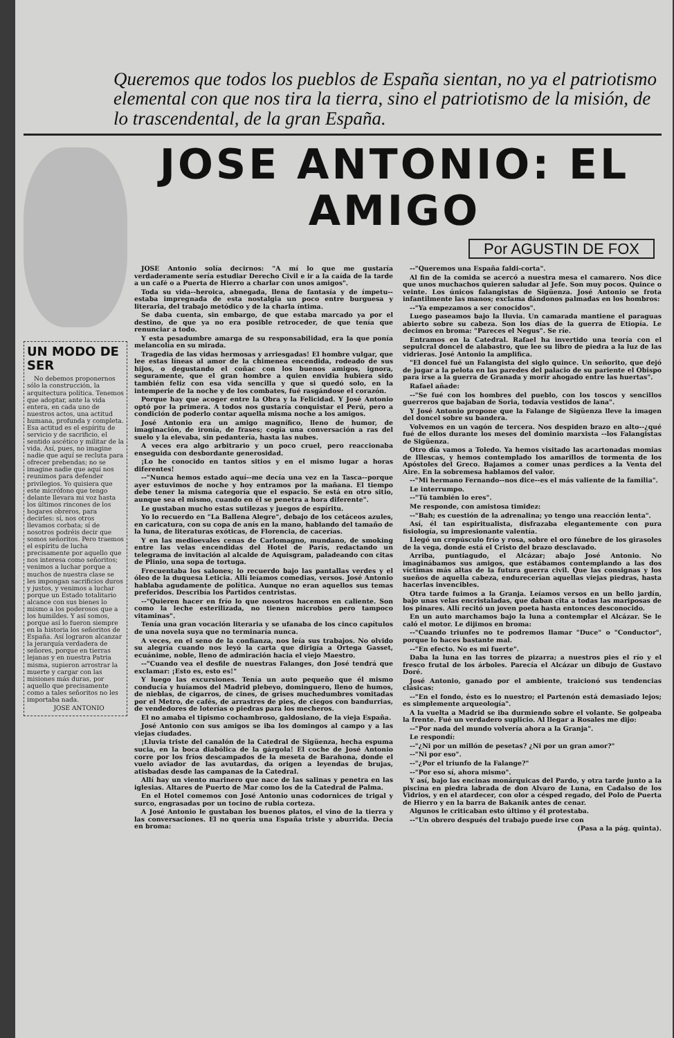Queremos que todos los pueblos de España sientan, no ya el patriotismo elemental con que nos tira la tierra, sino el patriotismo de la misión, de lo trascendental, de la gran España.
JOSE ANTONIO: EL AMIGO
Por AGUSTIN DE FOX
UN MODO DE SER
No debemos proponernos sólo la construcción, la arquitectura política. Tenemos que adoptar, ante la vida entera, en cada uno de nuestros actos, una actitud humana, profunda y completa. Esa actitud es el espíritu de servicio y de sacrificio, el sentido ascético y militar de la vida. Así, pues, no imagine nadie que aquí se recluta para ofrecer prebendas; no se imagine nadie que aquí nos reunimos para defender privilegios. Yo quisiera que este micrófono que tengo delante llevara mi voz hasta los últimos rincones de los hogares obreros, para decirles: sí, nos otros llevamos corbata; sí de nosotros podréis decir que somos señoritos. Pero traemos el espíritu de lucha precisamente por aquello que nos interesa como señoritos; venimos a luchar porque a muchos de nuestra clase se les impongan sacrificios duros y justos, y venimos a luchar porque un Estado totalitario alcance con sus bienes lo mismo a los poderosos que a los humildes. Y así somos, porque así lo fueron siempre en la historia los señoritos de España. Así lograron alcanzar la jerarquía verdadera de señores, porque en tierras lejanas y en nuestra Patria misma, supieron arrostrar la muerte y cargar con las misiones más duras, por aquello que precisamente como a tales señoritos no les importaba nada.
JOSE ANTONIO
JOSE Antonio solía decirnos: "A mí lo que me gustaría verdaderamente sería estudiar Derecho Civil e ir a la caída de la tarde a un café o a Puerta de Hierro a charlar con unos amigos".
Toda su vida--heroica, abnegada, llena de fantasía y de ímpetu--estaba impregnada de esta nostalgia un poco entre burguesa y literaria, del trabajo metódico y de la charla íntima.
Se daba cuenta, sin embargo, de que estaba marcado ya por el destino, de que ya no era posible retroceder, de que tenía que renunciar a todo.
Y esta pesadumbre amarga de su responsabilidad, era la que ponía melancolía en su mirada.
Tragedia de las vidas hermosas y arriesgadas! El hombre vulgar, que lee estas líneas al amor de la chimenea encendida, rodeado de sus hijos, o degustando el coñac con los buenos amigos, ignora, seguramente, que el gran hombre a quien envidia hubiera sido también feliz con esa vida sencilla y que si quedó solo, en la intemperie de la noche y de los combates, fué rasgándose el corazón.
Porque hay que acoger entre la Obra y la Felicidad. Y José Antonio optó por la primera. A todos nos gustaría conquistar el Perú, pero a condición de poderlo contar aquella misma noche a los amigos.
José Antonio era un amigo magnífico, lleno de humor, de imaginación, de ironía, de frases; cogía una conversación a ras del suelo y la elevaba, sin pedantería, hasta las nubes.
A veces era algo arbitrario y un poco cruel, pero reaccionaba enseguida con desbordante generosidad.
¡Lo he conocido en tantos sitios y en el mismo lugar a horas diferentes!
--"Nunca hemos estado aquí--me decía una vez en la Tasca--porque ayer estuvimos de noche y hoy entramos por la mañana. El tiempo debe tener la misma categoría que el espacio. Se está en otro sitio, aunque sea el mismo, cuando en él se penetra a hora diferente".
Le gustaban mucho estas sutilezas y juegos de espíritu.
Yo lo recuerdo en "La Ballena Alegre", debajo de los cetáceos azules, en caricatura, con su copa de anís en la mano, hablando del tamaño de la luna, de literaturas exóticas, de Florencia, de cacerías.
Y en las medioevales cenas de Carlomagno, mundano, de smoking entre las velas encendidas del Hotel de París, redactando un telegrama de invitación al alcalde de Aquisgram, paladeando con citas de Plinio, una sopa de tortuga.
Frecuentaba los salones; lo recuerdo bajo las pantallas verdes y el óleo de la duquesa Leticia. Allí leíamos comedias, versos. José Antonio hablaba agudamente de política. Aunque no eran aquellos sus temas preferidos. Describía los Partidos centristas.
--"Quieren hacer en frío lo que nosotros hacemos en caliente. Son como la leche esterilizada, no tienen microbios pero tampoco vitaminas".
Tenía una gran vocación literaria y se ufanaba de los cinco capítulos de una novela suya que no terminaría nunca.
A veces, en el seno de la confianza, nos leía sus trabajos. No olvido su alegría cuando nos leyó la carta que dirigía a Ortega Gasset, ecuánime, noble, lleno de admiración hacia el viejo Maestro.
--"Cuando vea el desfile de nuestras Falanges, don José tendrá que exclamar: ¡Esto es, esto es!"
Y luego las excursiones. Tenía un auto pequeño que él mismo conducía y huíamos del Madrid plebeyo, dominguero, lleno de humos, de nieblas, de cigarros, de cines, de grises muchedumbres vomitadas por el Metro, de cafés, de arrastres de pies, de ciegos con bandurrias, de vendedores de loterías o piedras para los mecheros.
El no amaba el tipismo cochambroso, galdosiano, de la vieja España.
José Antonio con sus amigos se iba los domingos al campo y a las viejas ciudades.
¡Lluvia triste del canalón de la Catedral de Sigüenza, hecha espuma sucia, en la boca diabólica de la gárgola! El coche de José Antonio corre por los fríos descampados de la meseta de Barahona, donde el vuelo aviador de las avutardas, da origen a leyendas de brujas, atisbadas desde las campanas de la Catedral.
Allí hay un viento marinero que nace de las salinas y penetra en las iglesias. Altares de Puerto de Mar como los de la Catedral de Palma.
En el Hotel comemos con José Antonio unas codornices de trigal y surco, engrasadas por un tocino de rubia corteza.
A José Antonio le gustaban los buenos platos, el vino de la tierra y las conversaciones. El no quería una España triste y aburrida. Decía en broma:
--"Queremos una España faldi-corta".
Al fin de la comida se acercó a nuestra mesa el camarero. Nos dice que unos muchachos quieren saludar al Jefe. Son muy pocos. Quince o veinte. Los únicos falangistas de Sigüenza. José Antonio se frota infantilmente las manos; exclama dándonos palmadas en los hombros:
--"Ya empezamos a ser conocidos".
Luego paseamos bajo la lluvia. Un camarada mantiene el paraguas abierto sobre su cabeza. Son los días de la guerra de Etiopía. Le decimos en broma: "Pareces el Negus". Se ríe.
Entramos en la Catedral. Rafael ha invertido una teoría con el sepulcral doncel de alabastro, que lee su libro de piedra a la luz de las vidrieras. José Antonio la amplifica.
"El doncel fué un Falangista del siglo quince. Un señorito, que dejó de jugar a la pelota en las paredes del palacio de su pariente el Obispo para irse a la guerra de Granada y morir ahogado entre las huertas".
Rafael añade:
--"Se fué con los hombres del pueblo, con los toscos y sencillos guerreros que bajaban de Soria, todavía vestidos de lana".
Y José Antonio propone que la Falange de Sigüenza lleve la imagen del doncel sobre su bandera.
Volvemos en un vagón de tercera. Nos despiden brazo en alto--¿qué fué de ellos durante los meses del dominio marxista --los Falangistas de Sigüenza.
Otro día vamos a Toledo. Ya hemos visitado las acartonadas momias de Illescas, y hemos contemplado los amarillos de tormenta de los Apóstoles del Greco. Bajamos a comer unas perdices a la Venta del Aire. En la sobremesa hablamos del valor.
--"Mi hermano Fernando--nos dice--es el más valiente de la familia".
Le interrumpo.
--"Tú también lo eres".
Me responde, con amistosa timidez:
--"Bah; es cuestión de la adrenalina; yo tengo una reacción lenta".
Así, él tan espiritualista, disfrazaba elegantemente con pura fisiología, su impresionante valentía.
Llegó un crepúsculo frío y rosa, sobre el oro fúnebre de los girasoles de la vega, donde está el Cristo del brazo desclavado.
Arriba, puntiagudo, el Alcázar; abajo José Antonio. No imaginábamos sus amigos, que estábamos contemplando a las dos víctimas más altas de la futura guerra civil. Que las consignas y los sueños de aquella cabeza, endurecerían aquellas viejas piedras, hasta hacerlas invencibles.
Otra tarde fuimos a la Granja. Leíamos versos en un bello jardín, bajo unas velas encristaladas, que daban cita a todas las mariposas de los pinares. Allí recitó un joven poeta hasta entonces desconocido.
En un auto marchamos bajo la luna a contemplar el Alcázar. Se le caló el motor. Le dijimos en broma:
--"Cuando triunfes no te podremos llamar "Duce" o "Conductor", porque lo haces bastante mal.
--"En efecto. No es mi fuerte".
Daba la luna en las torres de pizarra; a nuestros pies el río y el fresco frutal de los árboles. Parecía el Alcázar un dibujo de Gustavo Doré.
José Antonio, ganado por el ambiente, traicionó sus tendencias clásicas:
--"En el fondo, ésto es lo nuestro; el Partenón está demasiado lejos; es simplemente arqueología".
A la vuelta a Madrid se iba durmiendo sobre el volante. Se golpeaba la frente. Fué un verdadero suplicio. Al llegar a Rosales me dijo:
--"Por nada del mundo volvería ahora a la Granja".
Le respondí:
--"¿Ni por un millón de pesetas? ¿Ni por un gran amor?"
--"Ni por eso".
--"¿Por el triunfo de la Falange?"
--"Por eso sí, ahora mismo".
Y así, bajo las encinas monárquicas del Pardo, y otra tarde junto a la piscina en piedra labrada de don Alvaro de Luna, en Cadalso de los Vidrios, y en el atardecer, con olor a césped regado, del Polo de Puerta de Hierro y en la barra de Bakanik antes de cenar.
Algunos le criticaban esto último y él protestaba.
--"Un obrero después del trabajo puede irse con
(Pasa a la pág. quinta).